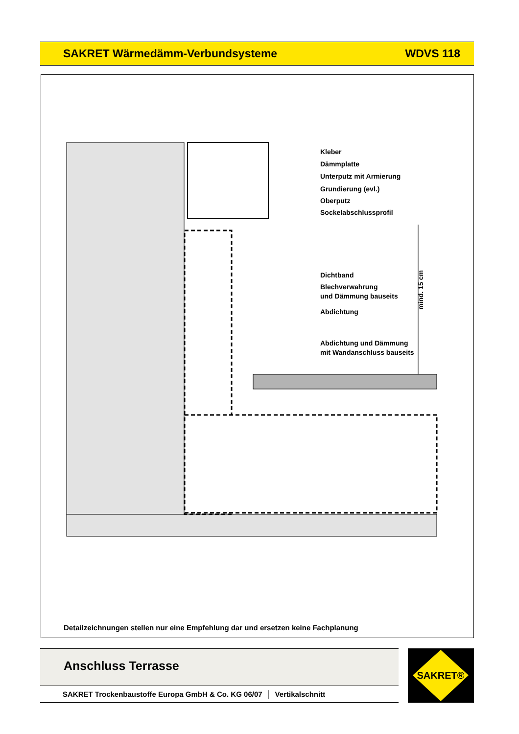SAKRET Wärmedämm-Verbundsysteme WDVS 118
Kleber
Dämmplatte
Unterputz mit Armierung
Grundierung (evl.)
Oberputz
Sockelabschlussprofil
Dichtband
Blechverwahrung
und Dämmung bauseits
Abdichtung
Abdichtung und Dämmung
mit Wandanschluss bauseits
mind. 15 cm
Detailzeichnungen stellen nur eine Empfehlung dar und ersetzen keine Fachplanung
Anschluss Terrasse
SAKRET Trockenbaustoffe Europa GmbH & Co. KG 06/07 │ Vertikalschnitt
SAKRET®